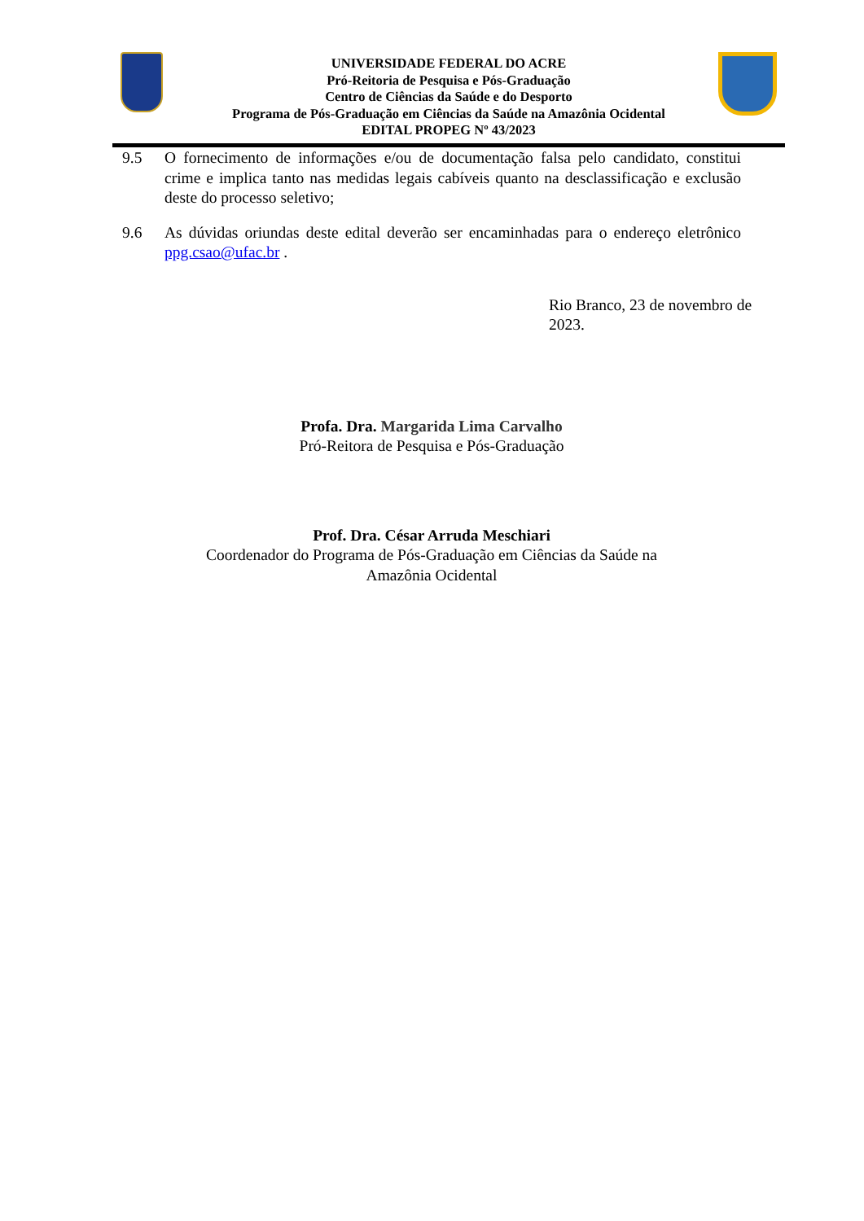UNIVERSIDADE FEDERAL DO ACRE
Pró-Reitoria de Pesquisa e Pós-Graduação
Centro de Ciências da Saúde e do Desporto
Programa de Pós-Graduação em Ciências da Saúde na Amazônia Ocidental
EDITAL PROPEG Nº 43/2023
9.5 O fornecimento de informações e/ou de documentação falsa pelo candidato, constitui crime e implica tanto nas medidas legais cabíveis quanto na desclassificação e exclusão deste do processo seletivo;
9.6 As dúvidas oriundas deste edital deverão ser encaminhadas para o endereço eletrônico ppg.csao@ufac.br .
Rio Branco, 23 de novembro de 2023.
Profa. Dra. Margarida Lima Carvalho
Pró-Reitora de Pesquisa e Pós-Graduação
Prof. Dra. César Arruda Meschiari
Coordenador do Programa de Pós-Graduação em Ciências da Saúde na
Amazônia Ocidental